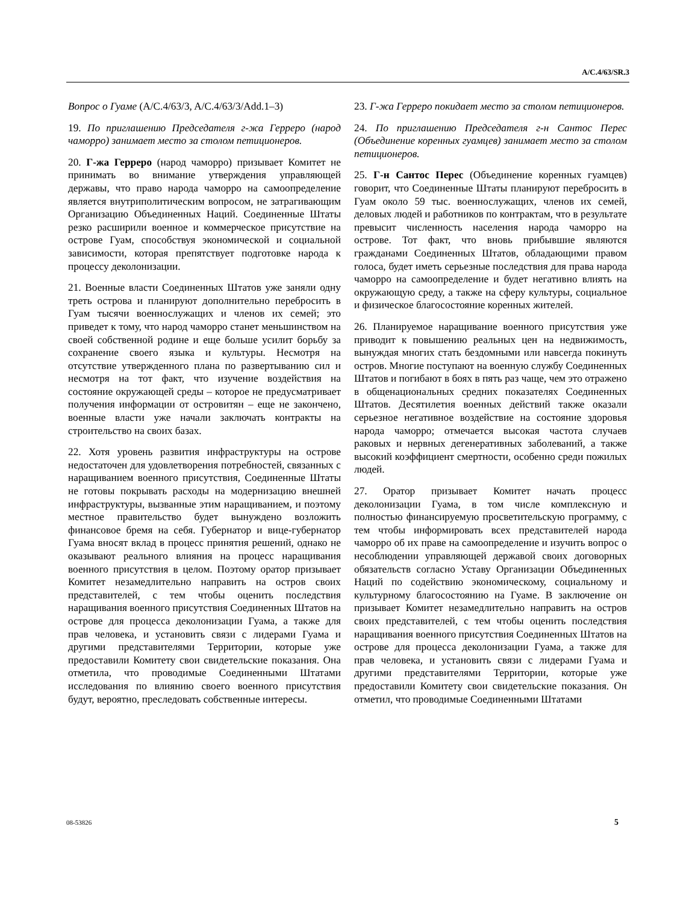A/C.4/63/SR.3
Вопрос о Гуаме (A/C.4/63/3, A/C.4/63/3/Add.1–3)
19. По приглашению Председателя г-жа Герреро (народ чаморро) занимает место за столом петиционеров.
20. Г-жа Герреро (народ чаморро) призывает Комитет не принимать во внимание утверждения управляющей державы, что право народа чаморро на самоопределение является внутриполитическим вопросом, не затрагивающим Организацию Объединенных Наций. Соединенные Штаты резко расширили военное и коммерческое присутствие на острове Гуам, способствуя экономической и социальной зависимости, которая препятствует подготовке народа к процессу деколонизации.
21. Военные власти Соединенных Штатов уже заняли одну треть острова и планируют дополнительно перебросить в Гуам тысячи военнослужащих и членов их семей; это приведет к тому, что народ чаморро станет меньшинством на своей собственной родине и еще больше усилит борьбу за сохранение своего языка и культуры. Несмотря на отсутствие утвержденного плана по развертыванию сил и несмотря на тот факт, что изучение воздействия на состояние окружающей среды – которое не предусматривает получения информации от островитян – еще не закончено, военные власти уже начали заключать контракты на строительство на своих базах.
22. Хотя уровень развития инфраструктуры на острове недостаточен для удовлетворения потребностей, связанных с наращиванием военного присутствия, Соединенные Штаты не готовы покрывать расходы на модернизацию внешней инфраструктуры, вызванные этим наращиванием, и поэтому местное правительство будет вынуждено возложить финансовое бремя на себя. Губернатор и вице-губернатор Гуама вносят вклад в процесс принятия решений, однако не оказывают реального влияния на процесс наращивания военного присутствия в целом. Поэтому оратор призывает Комитет незамедлительно направить на остров своих представителей, с тем чтобы оценить последствия наращивания военного присутствия Соединенных Штатов на острове для процесса деколонизации Гуама, а также для прав человека, и установить связи с лидерами Гуама и другими представителями Территории, которые уже предоставили Комитету свои свидетельские показания. Она отметила, что проводимые Соединенными Штатами исследования по влиянию своего военного присутствия будут, вероятно, преследовать собственные интересы.
23. Г-жа Герреро покидает место за столом петиционеров.
24. По приглашению Председателя г-н Сантос Перес (Объединение коренных гуамцев) занимает место за столом петиционеров.
25. Г-н Сантос Перес (Объединение коренных гуамцев) говорит, что Соединенные Штаты планируют перебросить в Гуам около 59 тыс. военнослужащих, членов их семей, деловых людей и работников по контрактам, что в результате превысит численность населения народа чаморро на острове. Тот факт, что вновь прибывшие являются гражданами Соединенных Штатов, обладающими правом голоса, будет иметь серьезные последствия для права народа чаморро на самоопределение и будет негативно влиять на окружающую среду, а также на сферу культуры, социальное и физическое благосостояние коренных жителей.
26. Планируемое наращивание военного присутствия уже приводит к повышению реальных цен на недвижимость, вынуждая многих стать бездомными или навсегда покинуть остров. Многие поступают на военную службу Соединенных Штатов и погибают в боях в пять раз чаще, чем это отражено в общенациональных средних показателях Соединенных Штатов. Десятилетия военных действий также оказали серьезное негативное воздействие на состояние здоровья народа чаморро; отмечается высокая частота случаев раковых и нервных дегенеративных заболеваний, а также высокий коэффициент смертности, особенно среди пожилых людей.
27. Оратор призывает Комитет начать процесс деколонизации Гуама, в том числе комплексную и полностью финансируемую просветительскую программу, с тем чтобы информировать всех представителей народа чаморро об их праве на самоопределение и изучить вопрос о несоблюдении управляющей державой своих договорных обязательств согласно Уставу Организации Объединенных Наций по содействию экономическому, социальному и культурному благосостоянию на Гуаме. В заключение он призывает Комитет незамедлительно направить на остров своих представителей, с тем чтобы оценить последствия наращивания военного присутствия Соединенных Штатов на острове для процесса деколонизации Гуама, а также для прав человека, и установить связи с лидерами Гуама и другими представителями Территории, которые уже предоставили Комитету свои свидетельские показания. Он отметил, что проводимые Соединенными Штатами
08-53826 5